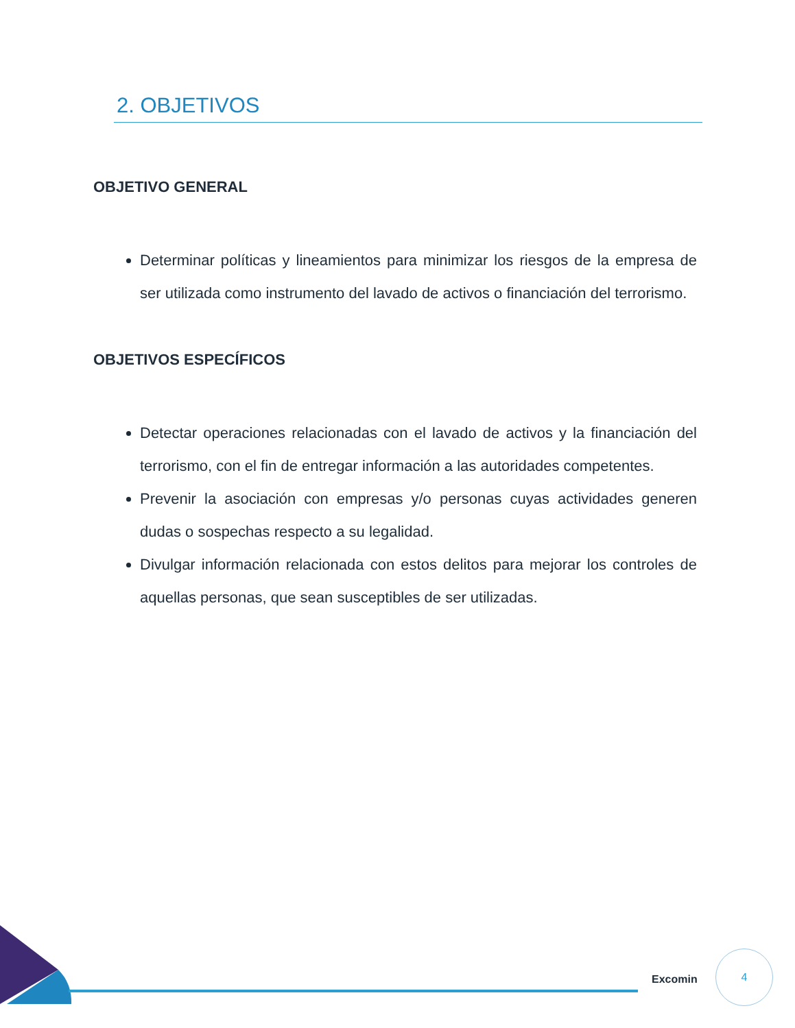2. OBJETIVOS
OBJETIVO GENERAL
Determinar políticas y lineamientos para minimizar los riesgos de la empresa de ser utilizada como instrumento del lavado de activos o financiación del terrorismo.
OBJETIVOS ESPECÍFICOS
Detectar operaciones relacionadas con el lavado de activos y la financiación del terrorismo, con el fin de entregar información a las autoridades competentes.
Prevenir la asociación con empresas y/o personas cuyas actividades generen dudas o sospechas respecto a su legalidad.
Divulgar información relacionada con estos delitos para mejorar los controles de aquellas personas, que sean susceptibles de ser utilizadas.
Excomin
4